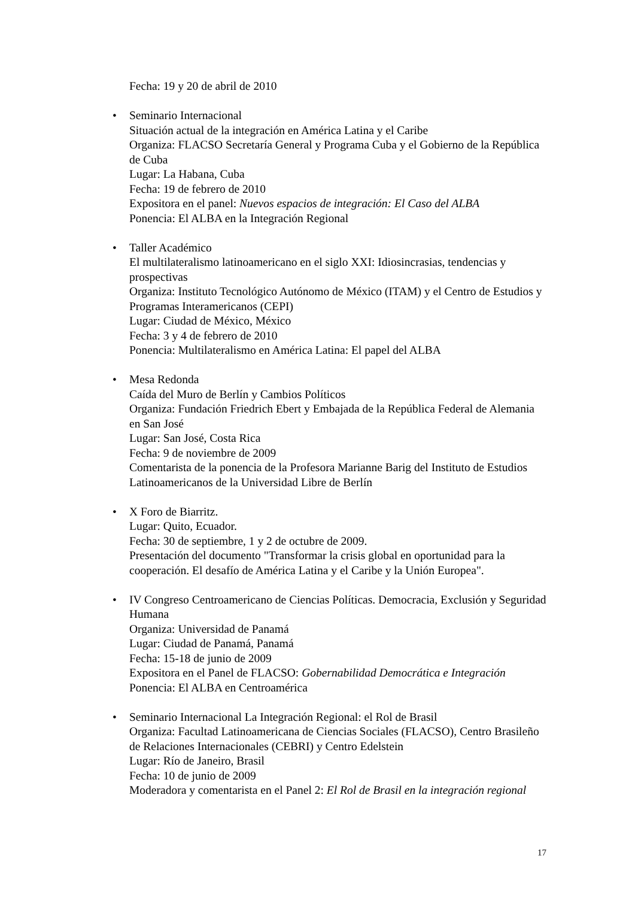Fecha: 19 y 20 de abril de 2010
•
Seminario Internacional
Situación actual de la integración en América Latina y el Caribe
Organiza: FLACSO Secretaría General y Programa Cuba y el Gobierno de la República de Cuba
Lugar: La Habana, Cuba
Fecha: 19 de febrero de 2010
Expositora en el panel: Nuevos espacios de integración: El Caso del ALBA
Ponencia: El ALBA en la Integración Regional
•
Taller Académico
El multilateralismo latinoamericano en el siglo XXI: Idiosincrasias, tendencias y prospectivas
Organiza: Instituto Tecnológico Autónomo de México (ITAM) y el Centro de Estudios y Programas Interamericanos (CEPI)
Lugar: Ciudad de México, México
Fecha: 3 y 4 de febrero de 2010
Ponencia: Multilateralismo en América Latina: El papel del ALBA
•
Mesa Redonda
Caída del Muro de Berlín y Cambios Políticos
Organiza: Fundación Friedrich Ebert y Embajada de la República Federal de Alemania en San José
Lugar: San José, Costa Rica
Fecha: 9 de noviembre de 2009
Comentarista de la ponencia de la Profesora Marianne Barig del Instituto de Estudios Latinoamericanos de la Universidad Libre de Berlín
•
X Foro de Biarritz.
Lugar: Quito, Ecuador.
Fecha: 30 de septiembre, 1 y 2 de octubre de 2009.
Presentación del documento "Transformar la crisis global en oportunidad para la cooperación. El desafío de América Latina y el Caribe y la Unión Europea".
•
IV Congreso Centroamericano de Ciencias Políticas. Democracia, Exclusión y Seguridad Humana
Organiza: Universidad de Panamá
Lugar: Ciudad de Panamá, Panamá
Fecha: 15-18 de junio de 2009
Expositora en el Panel de FLACSO: Gobernabilidad Democrática e Integración
Ponencia: El ALBA en Centroamérica
•
Seminario Internacional La Integración Regional: el Rol de Brasil
Organiza: Facultad Latinoamericana de Ciencias Sociales (FLACSO), Centro Brasileño de Relaciones Internacionales (CEBRI) y Centro Edelstein
Lugar: Río de Janeiro, Brasil
Fecha: 10 de junio de 2009
Moderadora y comentarista en el Panel 2: El Rol de Brasil en la integración regional
17